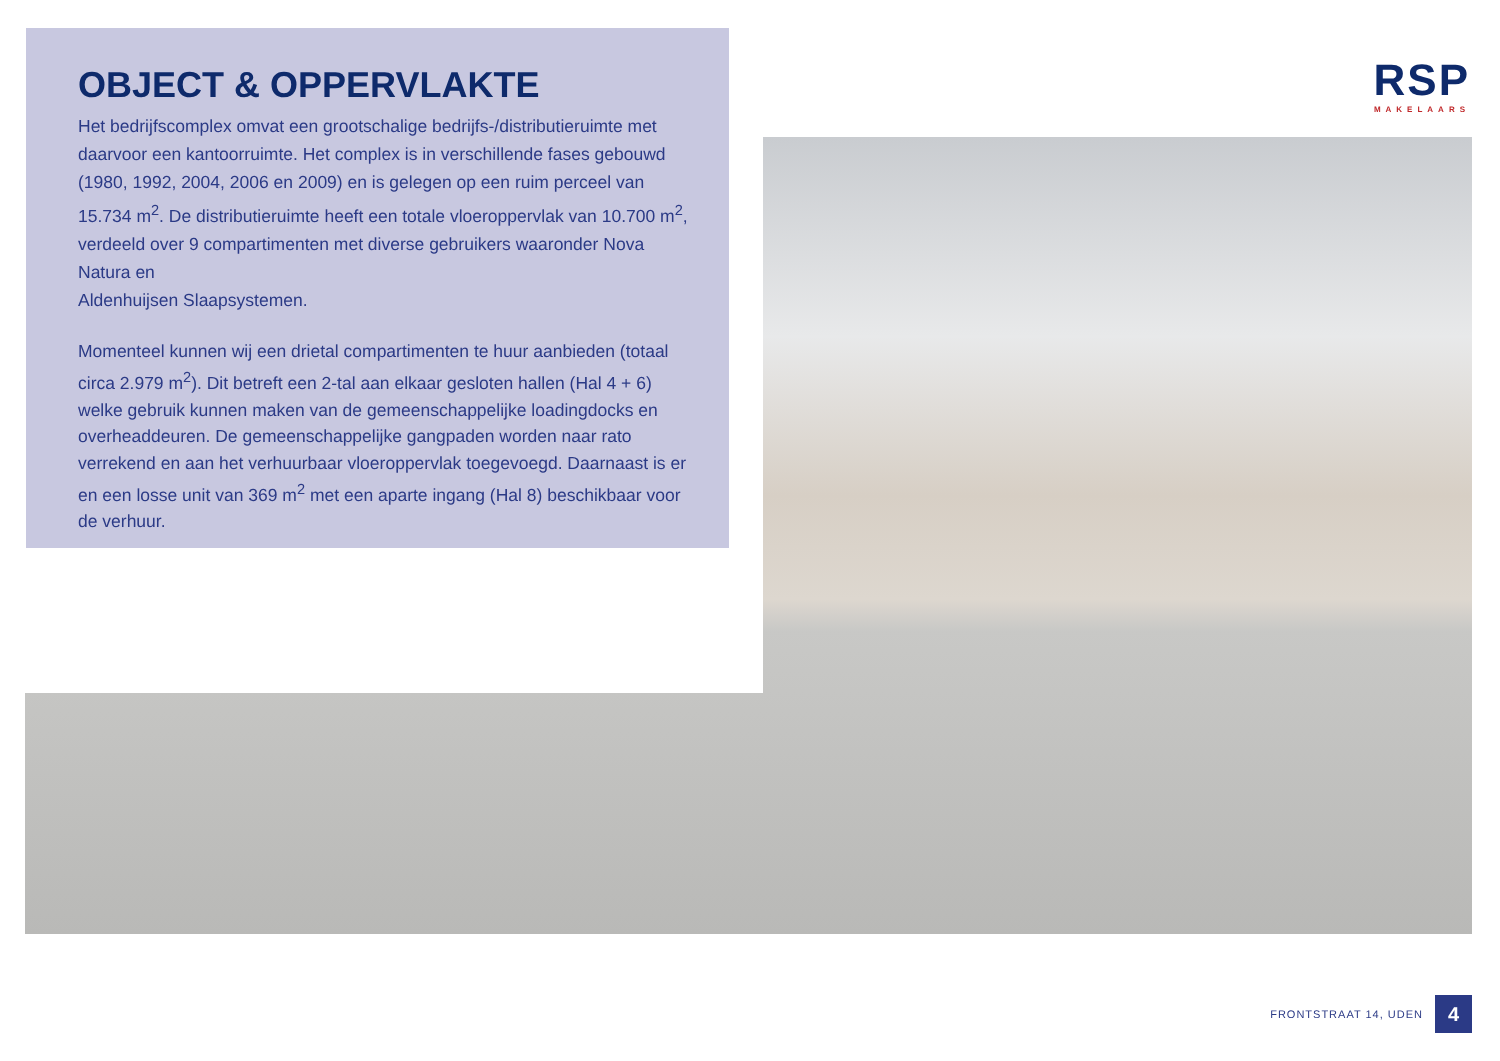OBJECT & OPPERVLAKTE
Het bedrijfscomplex omvat een grootschalige bedrijfs-/distributieruimte met daarvoor een kantoorruimte. Het complex is in verschillende fases gebouwd (1980, 1992, 2004, 2006 en 2009) en is gelegen op een ruim perceel van 15.734 m<sup>2</sup>. De distributieruimte heeft een totale vloerop­pervlak van 10.700 m<sup>2</sup>, verdeeld over 9 compartimenten met diverse gebruikers waaronder Nova Natura en
Aldenhuijsen Slaapsystemen.
Momenteel kunnen wij een drietal compartimenten te huur aanbieden (totaal circa 2.979 m<sup>2</sup>). Dit betreft een 2-tal aan elkaar gesloten hallen (Hal 4 + 6) welke gebruik kunnen maken van de gemeenschappelijke loadingdocks en overheaddeuren. De gemeenschappelijke gangpaden worden naar rato verrekend en aan het verhuurbaar vloeroppervlak toe­gevoegd. Daarnaast is er en een losse unit van 369 m<sup>2</sup> met een aparte ingang (Hal 8) beschikbaar voor de verhuur.
RSP
MAKELAARS
FRONTSTRAAT 14, UDEN
4